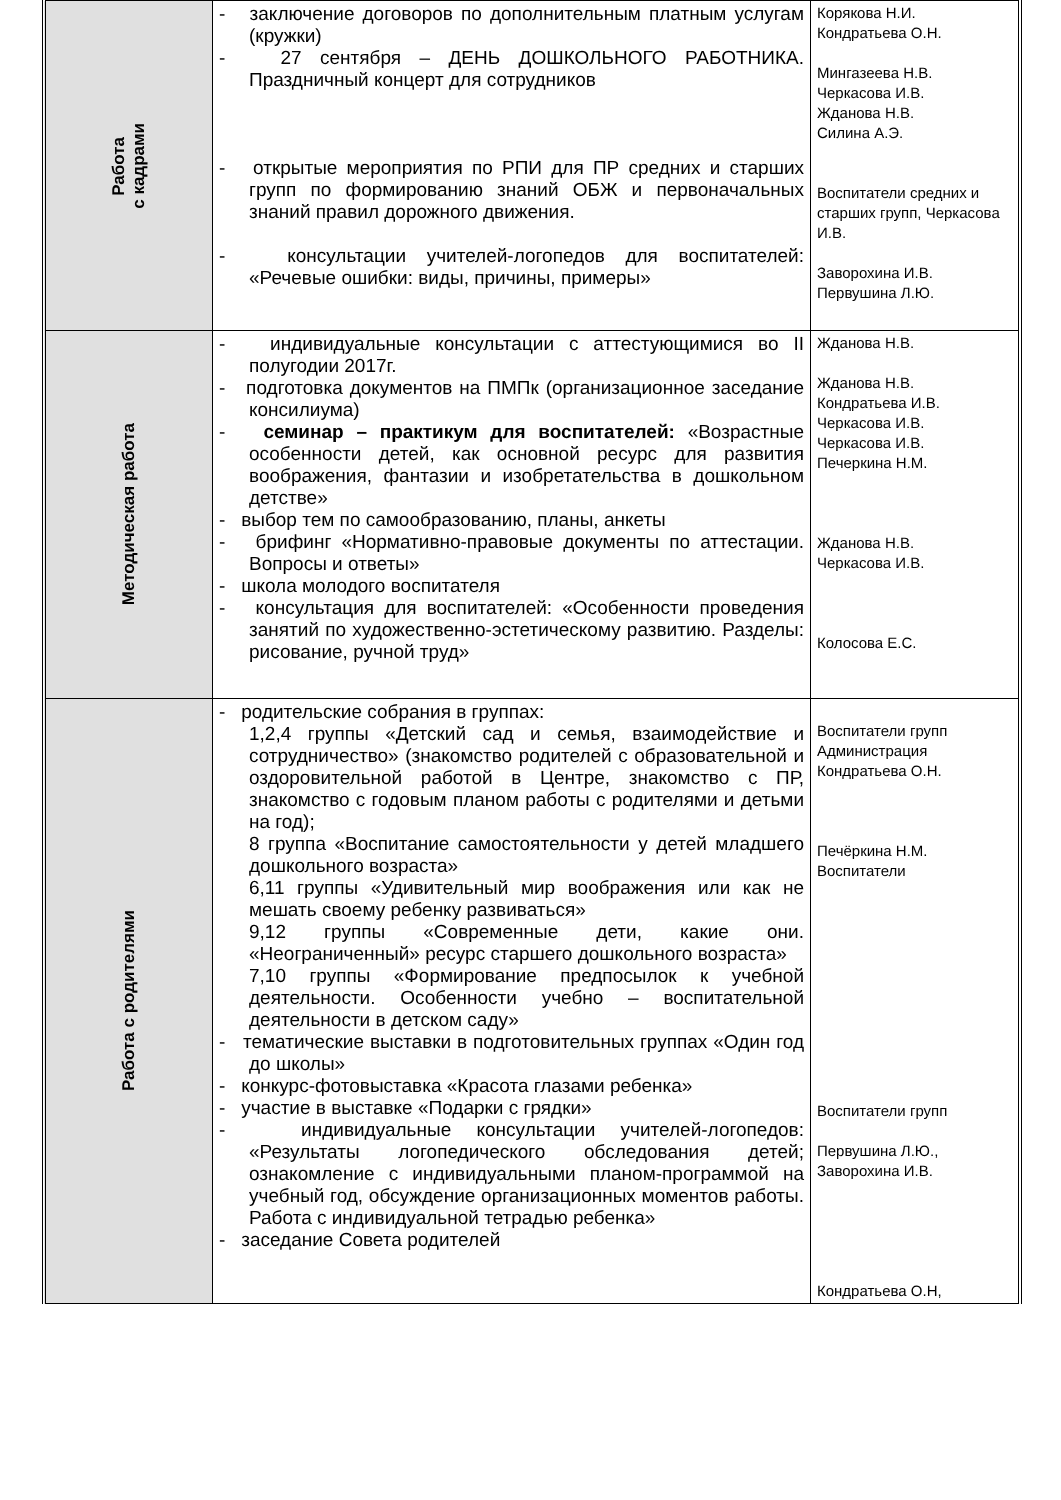| Работа с кадрами | - заключение договоров по дополнительным платным услугам (кружки) - 27 сентября – ДЕНЬ ДОШКОЛЬНОГО РАБОТНИКА. Праздничный концерт для сотрудников - открытые мероприятия по РПИ для ПР средних и старших групп по формированию знаний ОБЖ и первоначальных знаний правил дорожного движения. - консультации учителей-логопедов для воспитателей: «Речевые ошибки: виды, причины, примеры» | Корякова Н.И. Кондратьева О.Н. Мингазеева Н.В. Черкасова И.В. Жданова Н.В. Силина А.Э. Воспитатели средних и старших групп, Черкасова И.В. Заворохина И.В. Первушина Л.Ю. |
| Методическая работа | - индивидуальные консультации с аттестующимися во II полугодии 2017г. - подготовка документов на ПМПк (организационное заседание консилиума) - семинар – практикум для воспитателей: «Возрастные особенности детей, как основной ресурс для развития воображения, фантазии и изобретательства в дошкольном детстве» - выбор тем по самообразованию, планы, анкеты - брифинг «Нормативно-правовые документы по аттестации. Вопросы и ответы» - школа молодого воспитателя - консультация для воспитателей: «Особенности проведения занятий по художественно-эстетическому развитию. Разделы: рисование, ручной труд» | Жданова Н.В. Жданова Н.В. Кондратьева И.В. Черкасова И.В. Черкасова И.В. Печеркина Н.М. Жданова Н.В. Черкасова И.В. Колосова Е.С. |
| Работа с родителями | - родительские собрания в группах: 1,2,4 группы «Детский сад и семья, взаимодействие и сотрудничество» (знакомство родителей с образовательной и оздоровительной работой в Центре, знакомство с ПР, знакомство с годовым планом работы с родителями и детьми на год); 8 группа «Воспитание самостоятельности у детей младшего дошкольного возраста» 6,11 группы «Удивительный мир воображения или как не мешать своему ребенку развиваться» 9,12 группы «Современные дети, какие они. «Неограниченный» ресурс старшего дошкольного возраста» 7,10 группы «Формирование предпосылок к учебной деятельности. Особенности учебно – воспитательной деятельности в детском саду» - тематические выставки в подготовительных группах «Один год до школы» - конкурс-фотовыставка «Красота глазами ребенка» - участие в выставке «Подарки с грядки» - индивидуальные консультации учителей-логопедов: «Результаты логопедического обследования детей; ознакомление с индивидуальными планом-программой на учебный год, обсуждение организационных моментов работы. Работа с индивидуальной тетрадью ребенка» - заседание Совета родителей | Воспитатели групп Администрация Кондратьева О.Н. Печёркина Н.М. Воспитатели Воспитатели групп Первушина Л.Ю., Заворохина И.В. Кондратьева О.Н, |